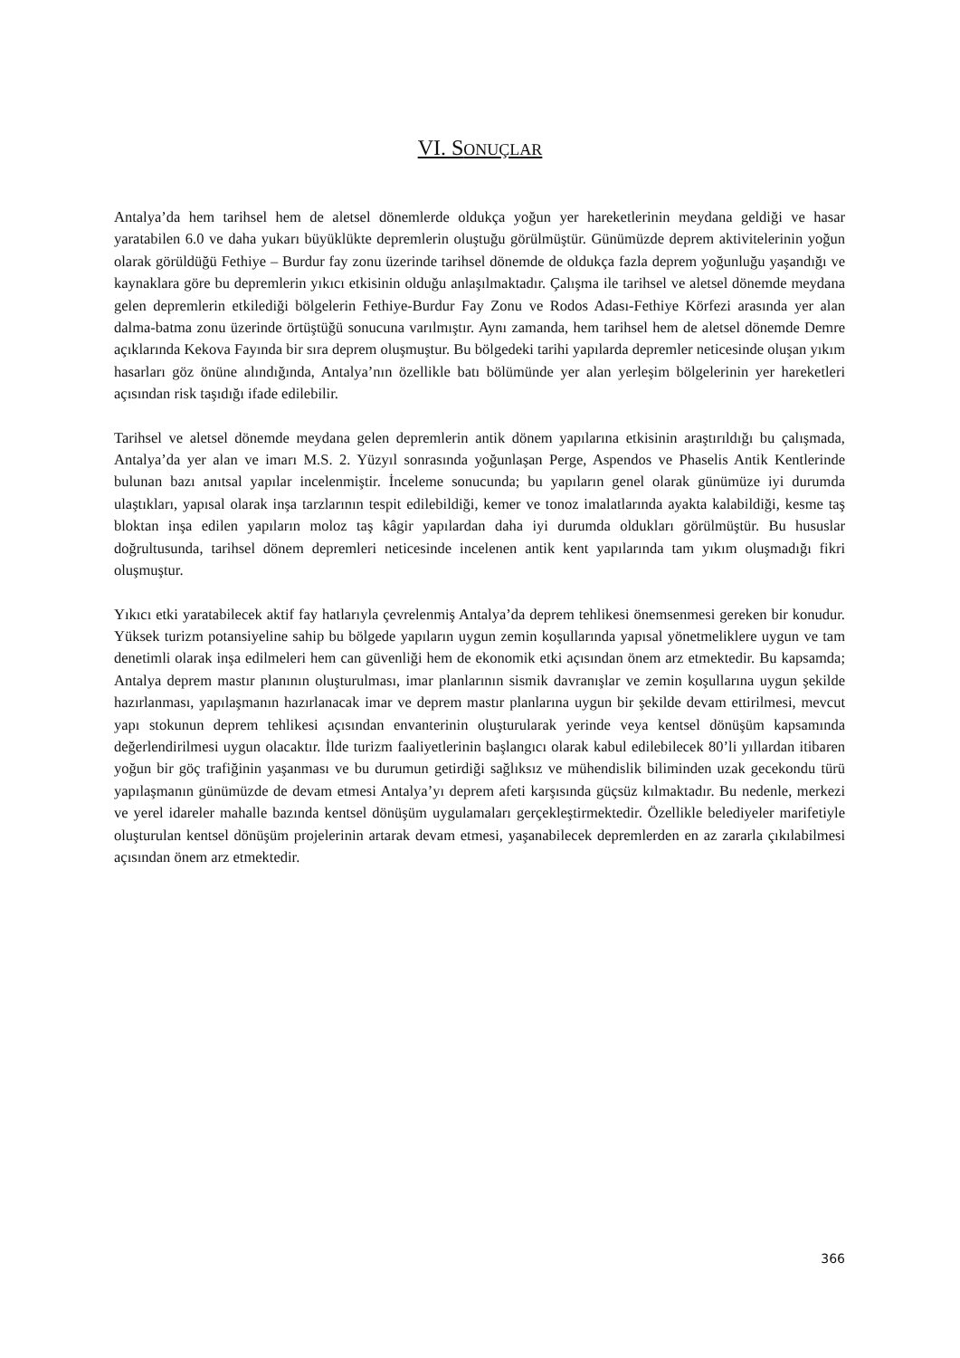VI. SONUÇLAR
Antalya’da hem tarihsel hem de aletsel dönemlerde oldukça yoğun yer hareketlerinin meydana geldiği ve hasar yaratabilen 6.0 ve daha yukarı büyüklükte depremlerin oluştuğu görülmüştür. Günümüzde deprem aktivitelerinin yoğun olarak görüldüğü Fethiye – Burdur fay zonu üzerinde tarihsel dönemde de oldukça fazla deprem yoğunluğu yaşandığı ve kaynaklara göre bu depremlerin yıkıcı etkisinin olduğu anlaşılmaktadır. Çalışma ile tarihsel ve aletsel dönemde meydana gelen depremlerin etkilediği bölgelerin Fethiye-Burdur Fay Zonu ve Rodos Adası-Fethiye Körfezi arasında yer alan dalma-batma zonu üzerinde örtüştüğü sonucuna varılmıştır. Aynı zamanda, hem tarihsel hem de aletsel dönemde Demre açıklarında Kekova Fayında bir sıra deprem oluşmuştur. Bu bölgedeki tarihi yapılarda depremler neticesinde oluşan yıkım hasarları göz önüne alındığında, Antalya’nın özellikle batı bölümünde yer alan yerleşim bölgelerinin yer hareketleri açısından risk taşıdığı ifade edilebilir.
Tarihsel ve aletsel dönemde meydana gelen depremlerin antik dönem yapılarına etkisinin araştırıldığı bu çalışmada, Antalya’da yer alan ve imarı M.S. 2. Yüzyıl sonrasında yoğunlaşan Perge, Aspendos ve Phaselis Antik Kentlerinde bulunan bazı anıtsal yapılar incelenmiştir. İnceleme sonucunda; bu yapıların genel olarak günümüze iyi durumda ulaştıkları, yapısal olarak inşa tarzlarının tespit edilebildiği, kemer ve tonoz imalatlarında ayakta kalabildiği, kesme taş bloktan inşa edilen yapıların moloz taş kâgir yapılardan daha iyi durumda oldukları görülmüştür. Bu hususlar doğrultusunda, tarihsel dönem depremleri neticesinde incelenen antik kent yapılarında tam yıkım oluşmadığı fikri oluşmuştur.
Yıkıcı etki yaratabilecek aktif fay hatlarıyla çevrelenmiş Antalya’da deprem tehlikesi önemsenmesi gereken bir konudur. Yüksek turizm potansiyeline sahip bu bölgede yapıların uygun zemin koşullarında yapısal yönetmeliklere uygun ve tam denetimli olarak inşa edilmeleri hem can güvenliği hem de ekonomik etki açısından önem arz etmektedir. Bu kapsamda; Antalya deprem mastır planının oluşturulması, imar planlarının sismik davranışlar ve zemin koşullarına uygun şekilde hazırlanması, yapılaşmanın hazırlanacak imar ve deprem mastır planlarına uygun bir şekilde devam ettirilmesi, mevcut yapı stokunun deprem tehlikesi açısından envanterinin oluşturularak yerinde veya kentsel dönüşüm kapsamında değerlendirilmesi uygun olacaktır. İlde turizm faaliyetlerinin başlangıcı olarak kabul edilebilecek 80’li yıllardan itibaren yoğun bir göç trafiğinin yaşanması ve bu durumun getirdiği sağlıksız ve mühendislik biliminden uzak gecekondu türü yapılaşmanın günümüzde de devam etmesi Antalya’yı deprem afeti karşısında güçsüz kılmaktadır. Bu nedenle, merkezi ve yerel idareler mahalle bazında kentsel dönüşüm uygulamaları gerçekleştirmektedir. Özellikle belediyeler marifetiyle oluşturulan kentsel dönüşüm projelerinin artarak devam etmesi, yaşanabilecek depremlerden en az zararla çıkılabilmesi açısından önem arz etmektedir.
366